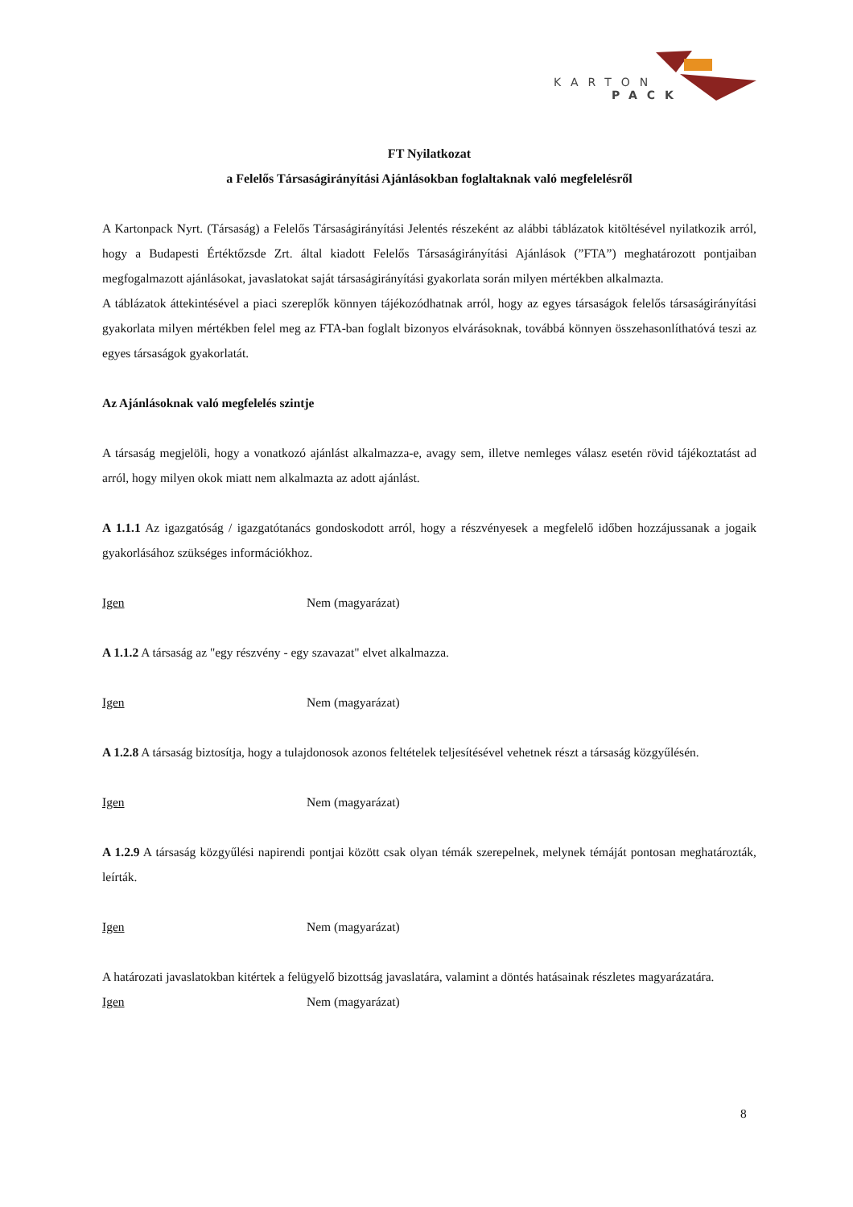KARTON
PACK
FT Nyilatkozat
a Felelős Társaságirányítási Ajánlásokban foglaltaknak való megfelelésről
A Kartonpack Nyrt. (Társaság) a Felelős Társaságirányítási Jelentés részeként az alábbi táblázatok kitöltésével nyilatkozik arról, hogy a Budapesti Értéktőzsde Zrt. által kiadott Felelős Társaságirányítási Ajánlások (”FTA”) meghatározott pontjaiban megfogalmazott ajánlásokat, javaslatokat saját társaságirányítási gyakorlata során milyen mértékben alkalmazta.
A táblázatok áttekintésével a piaci szereplők könnyen tájékozódhatnak arról, hogy az egyes társaságok felelős társaságirányítási gyakorlata milyen mértékben felel meg az FTA-ban foglalt bizonyos elvárásoknak, továbbá könnyen összehasonlíthatóvá teszi az egyes társaságok gyakorlatát.
Az Ajánlásoknak való megfelelés szintje
A társaság megjelöli, hogy a vonatkozó ajánlást alkalmazza-e, avagy sem, illetve nemleges válasz esetén rövid tájékoztatást ad arról, hogy milyen okok miatt nem alkalmazta az adott ajánlást.
A 1.1.1 Az igazgatóság / igazgatótanács gondoskodott arról, hogy a részvényesek a megfelelő időben hozzájussanak a jogaik gyakorlásához szükséges információkhoz.
Igen Nem (magyarázat)
A 1.1.2 A társaság az "egy részvény - egy szavazat" elvet alkalmazza.
Igen Nem (magyarázat)
A 1.2.8 A társaság biztosítja, hogy a tulajdonosok azonos feltételek teljesítésével vehetnek részt a társaság közgyűlésén.
Igen Nem (magyarázat)
A 1.2.9 A társaság közgyűlési napirendi pontjai között csak olyan témák szerepelnek, melynek témáját pontosan meghatározták, leírták.
Igen Nem (magyarázat)
A határozati javaslatokban kitértek a felügyelő bizottság javaslatára, valamint a döntés hatásainak részletes magyarázatára.
Igen Nem (magyarázat)
8